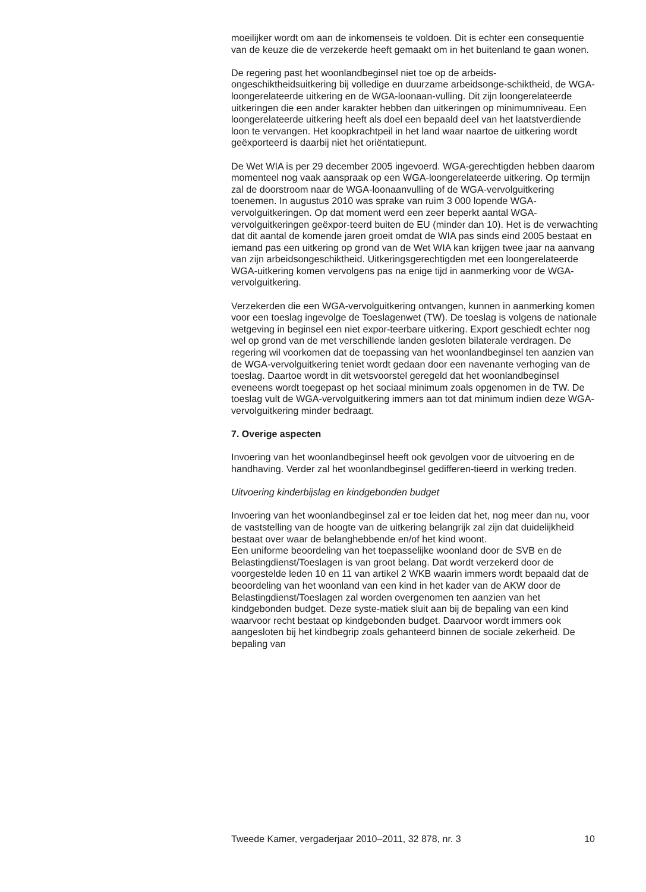moeilijker wordt om aan de inkomenseis te voldoen. Dit is echter een consequentie van de keuze die de verzekerde heeft gemaakt om in het buitenland te gaan wonen.
De regering past het woonlandbeginsel niet toe op de arbeids-ongeschiktheidsuitkering bij volledige en duurzame arbeidsonge-schiktheid, de WGA-loongerelateerde uitkering en de WGA-loonaan-vulling. Dit zijn loongerelateerde uitkeringen die een ander karakter hebben dan uitkeringen op minimumniveau. Een loongerelateerde uitkering heeft als doel een bepaald deel van het laatstverdiende loon te vervangen. Het koopkrachtpeil in het land waar naartoe de uitkering wordt geëxporteerd is daarbij niet het oriëntatiepunt.
De Wet WIA is per 29 december 2005 ingevoerd. WGA-gerechtigden hebben daarom momenteel nog vaak aanspraak op een WGA-loongerelateerde uitkering. Op termijn zal de doorstroom naar de WGA-loonaanvulling of de WGA-vervolguitkering toenemen. In augustus 2010 was sprake van ruim 3 000 lopende WGA-vervolguitkeringen. Op dat moment werd een zeer beperkt aantal WGA-vervolguitkeringen geëxpor-teerd buiten de EU (minder dan 10). Het is de verwachting dat dit aantal de komende jaren groeit omdat de WIA pas sinds eind 2005 bestaat en iemand pas een uitkering op grond van de Wet WIA kan krijgen twee jaar na aanvang van zijn arbeidsongeschiktheid. Uitkeringsgerechtigden met een loongerelateerde WGA-uitkering komen vervolgens pas na enige tijd in aanmerking voor de WGA-vervolguitkering.
Verzekerden die een WGA-vervolguitkering ontvangen, kunnen in aanmerking komen voor een toeslag ingevolge de Toeslagenwet (TW). De toeslag is volgens de nationale wetgeving in beginsel een niet expor-teerbare uitkering. Export geschiedt echter nog wel op grond van de met verschillende landen gesloten bilaterale verdragen. De regering wil voorkomen dat de toepassing van het woonlandbeginsel ten aanzien van de WGA-vervolguitkering teniet wordt gedaan door een navenante verhoging van de toeslag. Daartoe wordt in dit wetsvoorstel geregeld dat het woonlandbeginsel eveneens wordt toegepast op het sociaal minimum zoals opgenomen in de TW. De toeslag vult de WGA-vervolguitkering immers aan tot dat minimum indien deze WGA-vervolguitkering minder bedraagt.
7. Overige aspecten
Invoering van het woonlandbeginsel heeft ook gevolgen voor de uitvoering en de handhaving. Verder zal het woonlandbeginsel gedifferen-tieerd in werking treden.
Uitvoering kinderbijslag en kindgebonden budget
Invoering van het woonlandbeginsel zal er toe leiden dat het, nog meer dan nu, voor de vaststelling van de hoogte van de uitkering belangrijk zal zijn dat duidelijkheid bestaat over waar de belanghebbende en/of het kind woont.
Een uniforme beoordeling van het toepasselijke woonland door de SVB en de Belastingdienst/Toeslagen is van groot belang. Dat wordt verzekerd door de voorgestelde leden 10 en 11 van artikel 2 WKB waarin immers wordt bepaald dat de beoordeling van het woonland van een kind in het kader van de AKW door de Belastingdienst/Toeslagen zal worden overgenomen ten aanzien van het kindgebonden budget. Deze syste-matiek sluit aan bij de bepaling van een kind waarvoor recht bestaat op kindgebonden budget. Daarvoor wordt immers ook aangesloten bij het kindbegrip zoals gehanteerd binnen de sociale zekerheid. De bepaling van
Tweede Kamer, vergaderjaar 2010–2011, 32 878, nr. 3 10